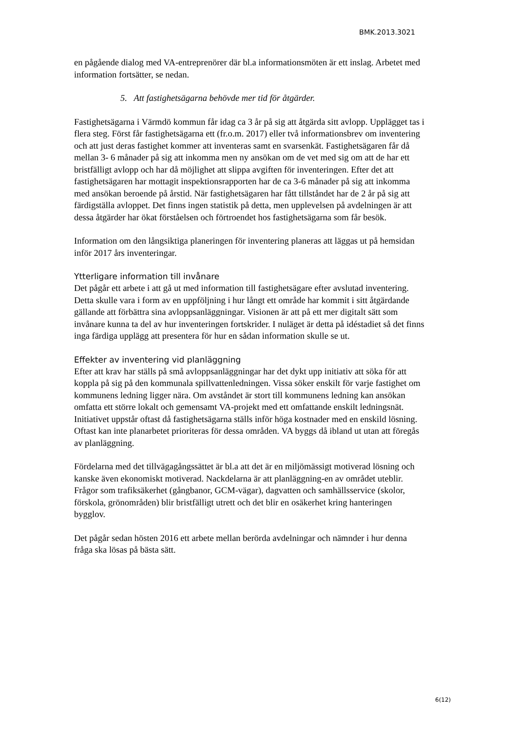BMK.2013.3021
en pågående dialog med VA-entreprenörer där bl.a informationsmöten är ett inslag. Arbetet med information fortsätter, se nedan.
5. Att fastighetsägarna behövde mer tid för åtgärder.
Fastighetsägarna i Värmdö kommun får idag ca 3 år på sig att åtgärda sitt avlopp. Upplägget tas i flera steg. Först får fastighetsägarna ett (fr.o.m. 2017) eller två informationsbrev om inventering och att just deras fastighet kommer att inventeras samt en svarsenkät. Fastighetsägaren får då mellan 3- 6 månader på sig att inkomma men ny ansökan om de vet med sig om att de har ett bristfälligt avlopp och har då möjlighet att slippa avgiften för inventeringen. Efter det att fastighetsägaren har mottagit inspektionsrapporten har de ca 3-6 månader på sig att inkomma med ansökan beroende på årstid. När fastighetsägaren har fått tillståndet har de 2 år på sig att färdigställa avloppet. Det finns ingen statistik på detta, men upplevelsen på avdelningen är att dessa åtgärder har ökat förståelsen och förtroendet hos fastighetsägarna som får besök.
Information om den långsiktiga planeringen för inventering planeras att läggas ut på hemsidan inför 2017 års inventeringar.
Ytterligare information till invånare
Det pågår ett arbete i att gå ut med information till fastighetsägare efter avslutad inventering. Detta skulle vara i form av en uppföljning i hur långt ett område har kommit i sitt åtgärdande gällande att förbättra sina avloppsanläggningar. Visionen är att på ett mer digitalt sätt som invånare kunna ta del av hur inventeringen fortskrider. I nuläget är detta på idéstadiet så det finns inga färdiga upplägg att presentera för hur en sådan information skulle se ut.
Effekter av inventering vid planläggning
Efter att krav har ställs på små avloppsanläggningar har det dykt upp initiativ att söka för att koppla på sig på den kommunala spillvattenledningen. Vissa söker enskilt för varje fastighet om kommunens ledning ligger nära. Om avståndet är stort till kommunens ledning kan ansökan omfatta ett större lokalt och gemensamt VA-projekt med ett omfattande enskilt ledningsnät. Initiativet uppstår oftast då fastighetsägarna ställs inför höga kostnader med en enskild lösning. Oftast kan inte planarbetet prioriteras för dessa områden. VA byggs då ibland ut utan att föregås av planläggning.
Fördelarna med det tillvägagångssättet är bl.a att det är en miljömässigt motiverad lösning och kanske även ekonomiskt motiverad. Nackdelarna är att planläggning-en av området uteblir. Frågor som trafiksäkerhet (gångbanor, GCM-vägar), dagvatten och samhällsservice (skolor, förskola, grönområden) blir bristfälligt utrett och det blir en osäkerhet kring hanteringen bygglov.
Det pågår sedan hösten 2016 ett arbete mellan berörda avdelningar och nämnder i hur denna fråga ska lösas på bästa sätt.
6(12)